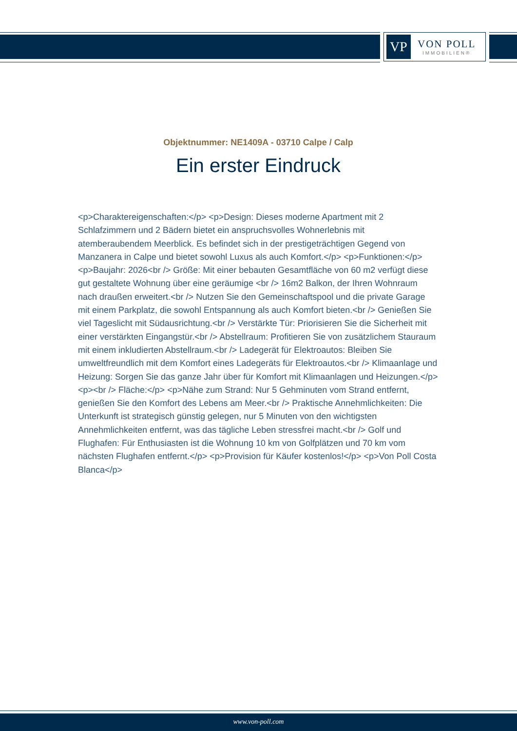VP
VON POLL
IMMOBILIEN®
Objektnummer: NE1409A - 03710 Calpe / Calp
Ein erster Eindruck
<p>Charaktereigenschaften:</p> <p>Design: Dieses moderne Apartment mit 2 Schlafzimmern und 2 Bädern bietet ein anspruchsvolles Wohnerlebnis mit atemberaubendem Meerblick. Es befindet sich in der prestigeträchtigen Gegend von Manzanera in Calpe und bietet sowohl Luxus als auch Komfort.</p> <p>Funktionen:</p> <p>Baujahr: 2026<br /> Größe: Mit einer bebauten Gesamtfläche von 60 m2 verfügt diese gut gestaltete Wohnung über eine geräumige <br /> 16m2 Balkon, der Ihren Wohnraum nach draußen erweitert.<br /> Nutzen Sie den Gemeinschaftspool und die private Garage mit einem Parkplatz, die sowohl Entspannung als auch Komfort bieten.<br /> Genießen Sie viel Tageslicht mit Südausrichtung.<br /> Verstärkte Tür: Priorisieren Sie die Sicherheit mit einer verstärkten Eingangstür.<br /> Abstellraum: Profitieren Sie von zusätzlichem Stauraum mit einem inkludierten Abstellraum.<br /> Ladegerät für Elektroautos: Bleiben Sie umweltfreundlich mit dem Komfort eines Ladegeräts für Elektroautos.<br /> Klimaanlage und Heizung: Sorgen Sie das ganze Jahr über für Komfort mit Klimaanlagen und Heizungen.</p> <p><br /> Fläche:</p> <p>Nähe zum Strand: Nur 5 Gehminuten vom Strand entfernt, genießen Sie den Komfort des Lebens am Meer.<br /> Praktische Annehmlichkeiten: Die Unterkunft ist strategisch günstig gelegen, nur 5 Minuten von den wichtigsten Annehmlichkeiten entfernt, was das tägliche Leben stressfrei macht.<br /> Golf und Flughafen: Für Enthusiasten ist die Wohnung 10 km von Golfplätzen und 70 km vom nächsten Flughafen entfernt.</p> <p>Provision für Käufer kostenlos!</p> <p>Von Poll Costa Blanca</p>
www.von-poll.com